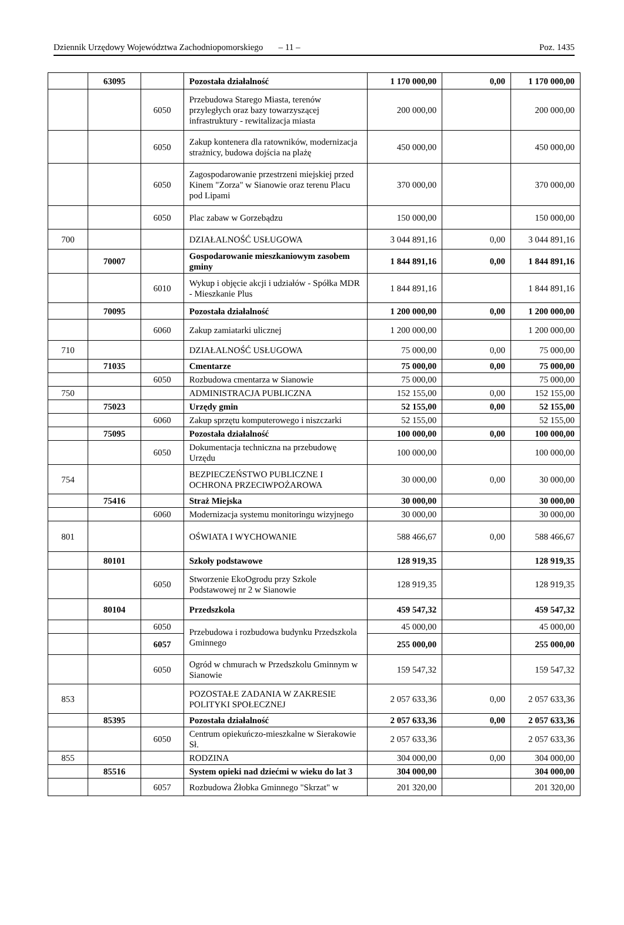Dziennik Urzędowy Województwa Zachodniopomorskiego – 11 – Poz. 1435
| | 63095 | | Pozostała działalność | 1 170 000,00 | 0,00 | 1 170 000,00 |
| | | 6050 | Przebudowa Starego Miasta, terenów przyległych oraz bazy towarzyszącej infrastruktury - rewitalizacja miasta | 200 000,00 | | 200 000,00 |
| | | 6050 | Zakup kontenera dla ratowników, modernizacja strażnicy, budowa dojścia na plażę | 450 000,00 | | 450 000,00 |
| | | 6050 | Zagospodarowanie przestrzeni miejskiej przed Kinem "Zorza" w Sianowie oraz terenu Placu pod Lipami | 370 000,00 | | 370 000,00 |
| | | 6050 | Plac zabaw w Gorzebądzu | 150 000,00 | | 150 000,00 |
| 700 | | | DZIAŁALNOŚĆ USŁUGOWA | 3 044 891,16 | 0,00 | 3 044 891,16 |
| | 70007 | | Gospodarowanie mieszkaniowym zasobem gminy | 1 844 891,16 | 0,00 | 1 844 891,16 |
| | | 6010 | Wykup i objęcie akcji i udziałów - Spółka MDR - Mieszkanie Plus | 1 844 891,16 | | 1 844 891,16 |
| | 70095 | | Pozostała działalność | 1 200 000,00 | 0,00 | 1 200 000,00 |
| | | 6060 | Zakup zamiatarki ulicznej | 1 200 000,00 | | 1 200 000,00 |
| 710 | | | DZIAŁALNOŚĆ USŁUGOWA | 75 000,00 | 0,00 | 75 000,00 |
| | 71035 | | Cmentarze | 75 000,00 | 0,00 | 75 000,00 |
| | | 6050 | Rozbudowa cmentarza w Sianowie | 75 000,00 | | 75 000,00 |
| 750 | | | ADMINISTRACJA PUBLICZNA | 152 155,00 | 0,00 | 152 155,00 |
| | 75023 | | Urzędy gmin | 52 155,00 | 0,00 | 52 155,00 |
| | | 6060 | Zakup sprzętu komputerowego i niszczarki | 52 155,00 | | 52 155,00 |
| | 75095 | | Pozostała działalność | 100 000,00 | 0,00 | 100 000,00 |
| | | 6050 | Dokumentacja techniczna na przebudowę Urzędu | 100 000,00 | | 100 000,00 |
| 754 | | | BEZPIECZEŃSTWO PUBLICZNE I OCHRONA PRZECIWPOŻAROWA | 30 000,00 | 0,00 | 30 000,00 |
| | 75416 | | Straż Miejska | 30 000,00 | | 30 000,00 |
| | | 6060 | Modernizacja systemu monitoringu wizyjnego | 30 000,00 | | 30 000,00 |
| 801 | | | OŚWIATA I WYCHOWANIE | 588 466,67 | 0,00 | 588 466,67 |
| | 80101 | | Szkoły podstawowe | 128 919,35 | | 128 919,35 |
| | | 6050 | Stworzenie EkoOgrodu przy Szkole Podstawowej nr 2 w Sianowie | 128 919,35 | | 128 919,35 |
| | 80104 | | Przedszkola | 459 547,32 | | 459 547,32 |
| | | 6050 | Przebudowa i rozbudowa budynku Przedszkola Gminnego | 45 000,00 | | 45 000,00 |
| | | 6057 | | 255 000,00 | | 255 000,00 |
| | | 6050 | Ogród w chmurach w Przedszkolu Gminnym w Sianowie | 159 547,32 | | 159 547,32 |
| 853 | | | POZOSTAŁE ZADANIA W ZAKRESIE POLITYKI SPOŁECZNEJ | 2 057 633,36 | 0,00 | 2 057 633,36 |
| | 85395 | | Pozostała działalność | 2 057 633,36 | 0,00 | 2 057 633,36 |
| | | 6050 | Centrum opiekuńczo-mieszkalne w Sierakowie Sł. | 2 057 633,36 | | 2 057 633,36 |
| 855 | | | RODZINA | 304 000,00 | 0,00 | 304 000,00 |
| | 85516 | | System opieki nad dziećmi w wieku do lat 3 | 304 000,00 | | 304 000,00 |
| | | 6057 | Rozbudowa Żłobka Gminnego "Skrzat" w | 201 320,00 | | 201 320,00 |